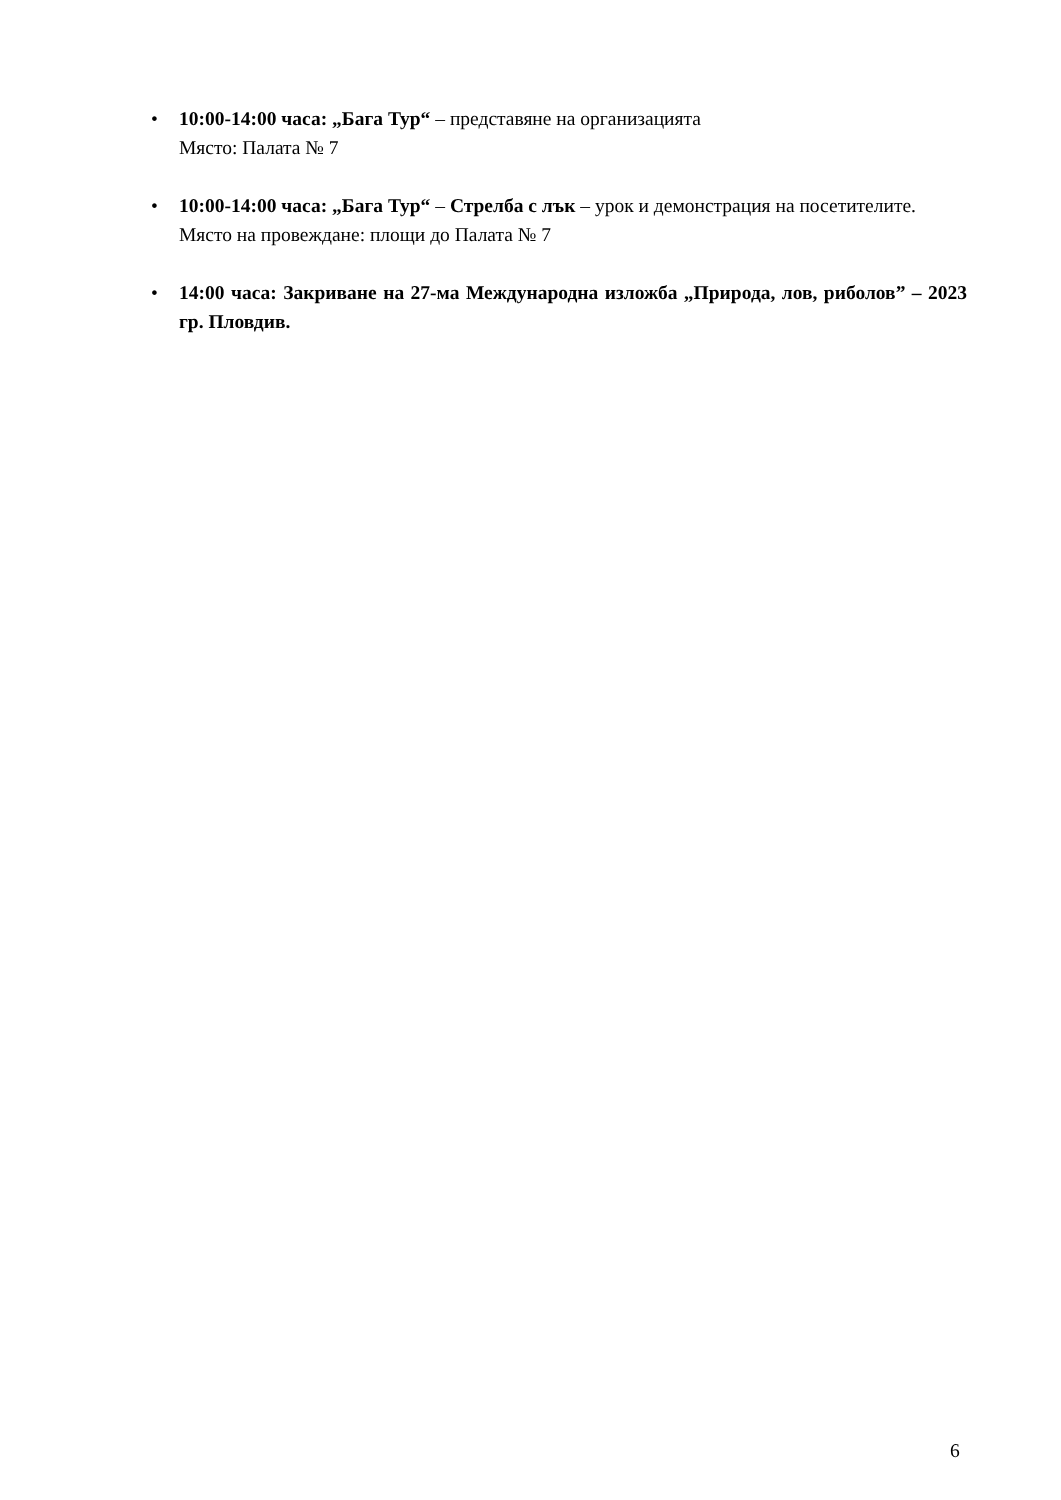• 10:00-14:00 часа: „Бага Тур“ – представяне на организацията
Място: Палата № 7
• 10:00-14:00 часа: „Бага Тур“ – Стрелба с лък – урок и демонстрация на посетителите.
Място на провеждане: площи до Палата № 7
• 14:00 часа: Закриване на 27-ма Международна изложба „Природа, лов, риболов” – 2023 гр. Пловдив.
6